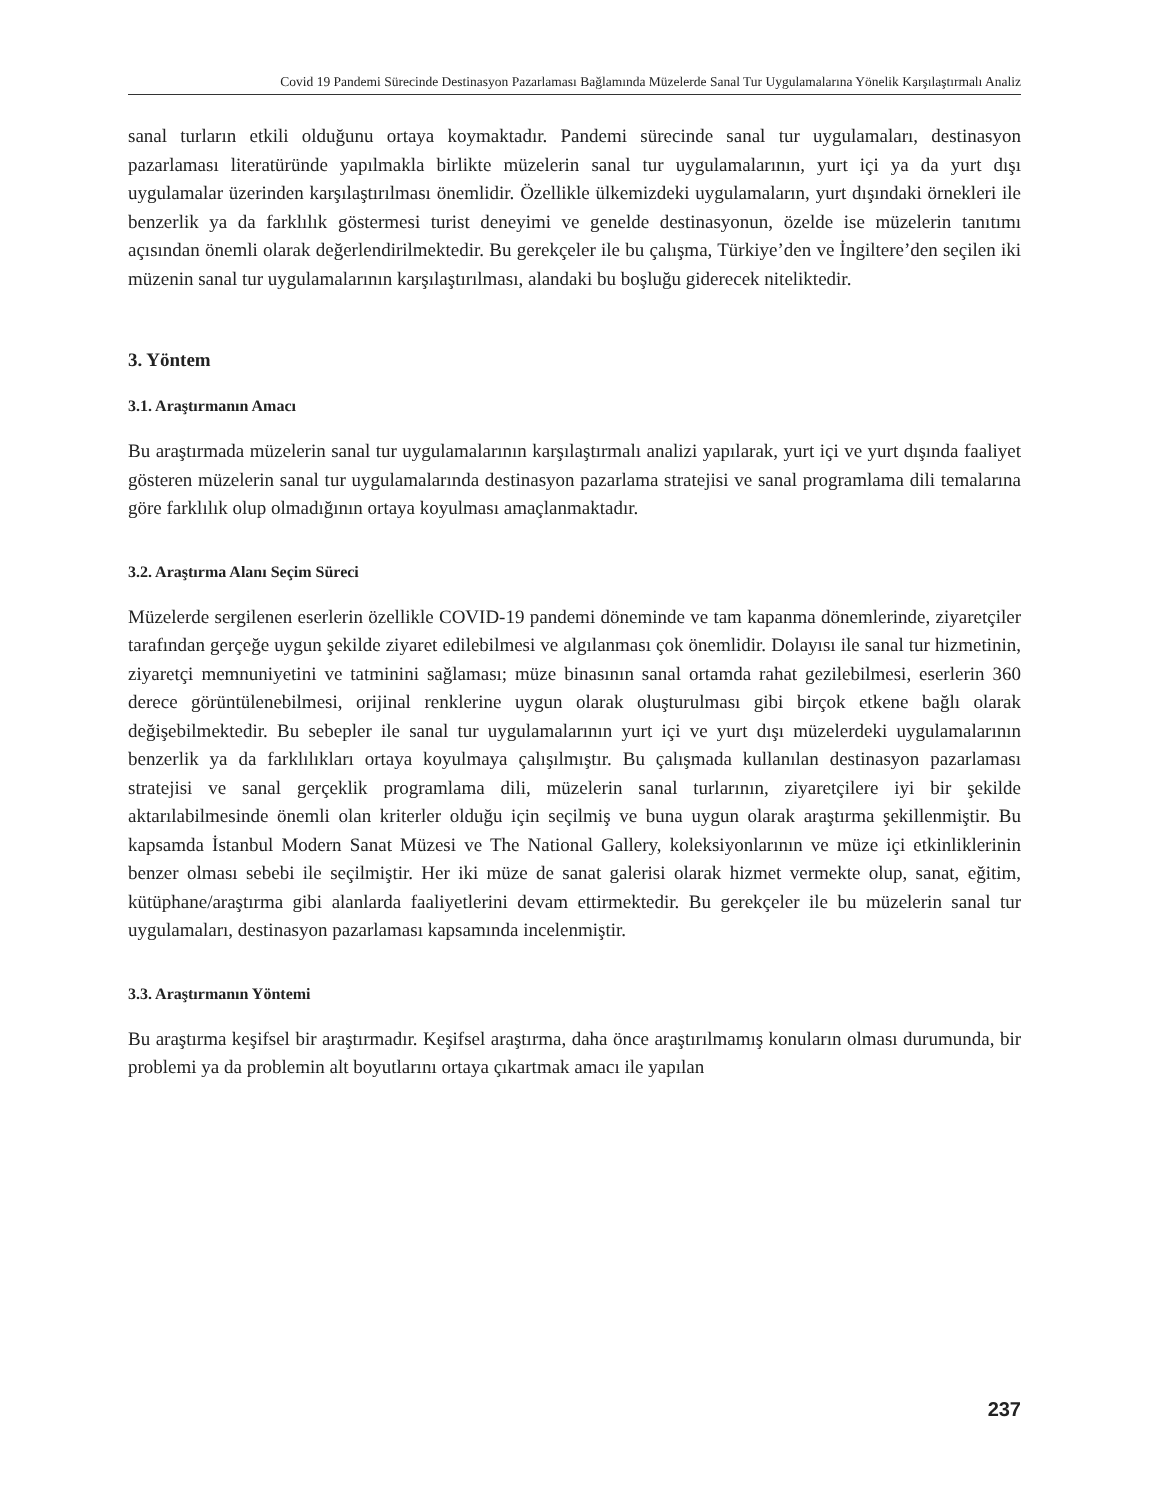Covid 19 Pandemi Sürecinde Destinasyon Pazarlaması Bağlamında Müzelerde Sanal Tur Uygulamalarına Yönelik Karşılaştırmalı Analiz
sanal turların etkili olduğunu ortaya koymaktadır. Pandemi sürecinde sanal tur uygulamaları, destinasyon pazarlaması literatüründe yapılmakla birlikte müzelerin sanal tur uygulamalarının, yurt içi ya da yurt dışı uygulamalar üzerinden karşılaştırılması önemlidir. Özellikle ülkemizdeki uygulamaların, yurt dışındaki örnekleri ile benzerlik ya da farklılık göstermesi turist deneyimi ve genelde destinasyonun, özelde ise müzelerin tanıtımı açısından önemli olarak değerlendirilmektedir. Bu gerekçeler ile bu çalışma, Türkiye’den ve İngiltere’den seçilen iki müzenin sanal tur uygulamalarının karşılaştırılması, alandaki bu boşluğu giderecek niteliktedir.
3. Yöntem
3.1. Araştırmanın Amacı
Bu araştırmada müzelerin sanal tur uygulamalarının karşılaştırmalı analizi yapılarak, yurt içi ve yurt dışında faaliyet gösteren müzelerin sanal tur uygulamalarında destinasyon pazarlama stratejisi ve sanal programlama dili temalarına göre farklılık olup olmadığının ortaya koyulması amaçlanmaktadır.
3.2. Araştırma Alanı Seçim Süreci
Müzelerde sergilenen eserlerin özellikle COVID-19 pandemi döneminde ve tam kapanma dönemlerinde, ziyaretçiler tarafından gerçeğe uygun şekilde ziyaret edilebilmesi ve algılanması çok önemlidir. Dolayısı ile sanal tur hizmetinin, ziyaretçi memnuniyetini ve tatminini sağlaması; müze binasının sanal ortamda rahat gezilebilmesi, eserlerin 360 derece görüntülenebilmesi, orijinal renklerine uygun olarak oluşturulması gibi birçok etkene bağlı olarak değişebilmektedir. Bu sebepler ile sanal tur uygulamalarının yurt içi ve yurt dışı müzelerdeki uygulamalarının benzerlik ya da farklılıkları ortaya koyulmaya çalışılmıştır. Bu çalışmada kullanılan destinasyon pazarlaması stratejisi ve sanal gerçeklik programlama dili, müzelerin sanal turlarının, ziyaretçilere iyi bir şekilde aktarılabilmesinde önemli olan kriterler olduğu için seçilmiş ve buna uygun olarak araştırma şekillenmiştir. Bu kapsamda İstanbul Modern Sanat Müzesi ve The National Gallery, koleksiyonlarının ve müze içi etkinliklerinin benzer olması sebebi ile seçilmiştir. Her iki müze de sanat galerisi olarak hizmet vermekte olup, sanat, eğitim, kütüphane/araştırma gibi alanlarda faaliyetlerini devam ettirmektedir. Bu gerekçeler ile bu müzelerin sanal tur uygulamaları, destinasyon pazarlaması kapsamında incelenmiştir.
3.3. Araştırmanın Yöntemi
Bu araştırma keşifsel bir araştırmadır. Keşifsel araştırma, daha önce araştırılmamış konuların olması durumunda, bir problemi ya da problemin alt boyutlarını ortaya çıkartmak amacı ile yapılan
237